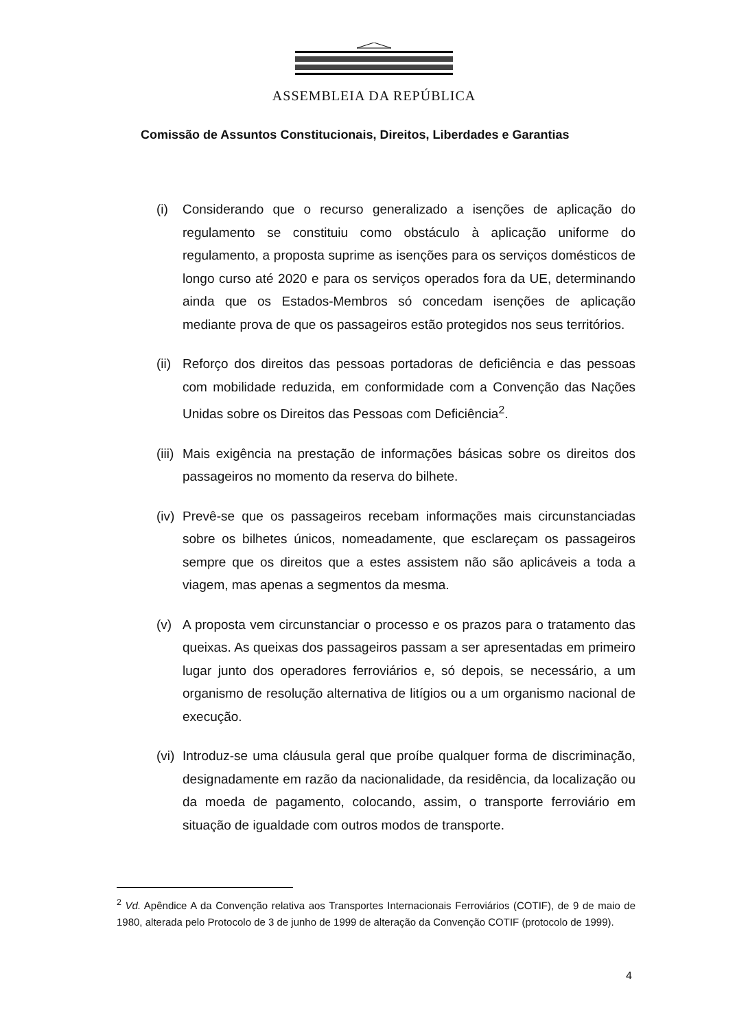ASSEMBLEIA DA REPÚBLICA
Comissão de Assuntos Constitucionais, Direitos, Liberdades e Garantias
(i) Considerando que o recurso generalizado a isenções de aplicação do regulamento se constituiu como obstáculo à aplicação uniforme do regulamento, a proposta suprime as isenções para os serviços domésticos de longo curso até 2020 e para os serviços operados fora da UE, determinando ainda que os Estados-Membros só concedam isenções de aplicação mediante prova de que os passageiros estão protegidos nos seus territórios.
(ii) Reforço dos direitos das pessoas portadoras de deficiência e das pessoas com mobilidade reduzida, em conformidade com a Convenção das Nações Unidas sobre os Direitos das Pessoas com Deficiência<sup>2</sup>.
(iii) Mais exigência na prestação de informações básicas sobre os direitos dos passageiros no momento da reserva do bilhete.
(iv) Prevê-se que os passageiros recebam informações mais circunstanciadas sobre os bilhetes únicos, nomeadamente, que esclareçam os passageiros sempre que os direitos que a estes assistem não são aplicáveis a toda a viagem, mas apenas a segmentos da mesma.
(v) A proposta vem circunstanciar o processo e os prazos para o tratamento das queixas. As queixas dos passageiros passam a ser apresentadas em primeiro lugar junto dos operadores ferroviários e, só depois, se necessário, a um organismo de resolução alternativa de litígios ou a um organismo nacional de execução.
(vi) Introduz-se uma cláusula geral que proíbe qualquer forma de discriminação, designadamente em razão da nacionalidade, da residência, da localização ou da moeda de pagamento, colocando, assim, o transporte ferroviário em situação de igualdade com outros modos de transporte.
<sup>2</sup> Vd. Apêndice A da Convenção relativa aos Transportes Internacionais Ferroviários (COTIF), de 9 de maio de 1980, alterada pelo Protocolo de 3 de junho de 1999 de alteração da Convenção COTIF (protocolo de 1999).
4